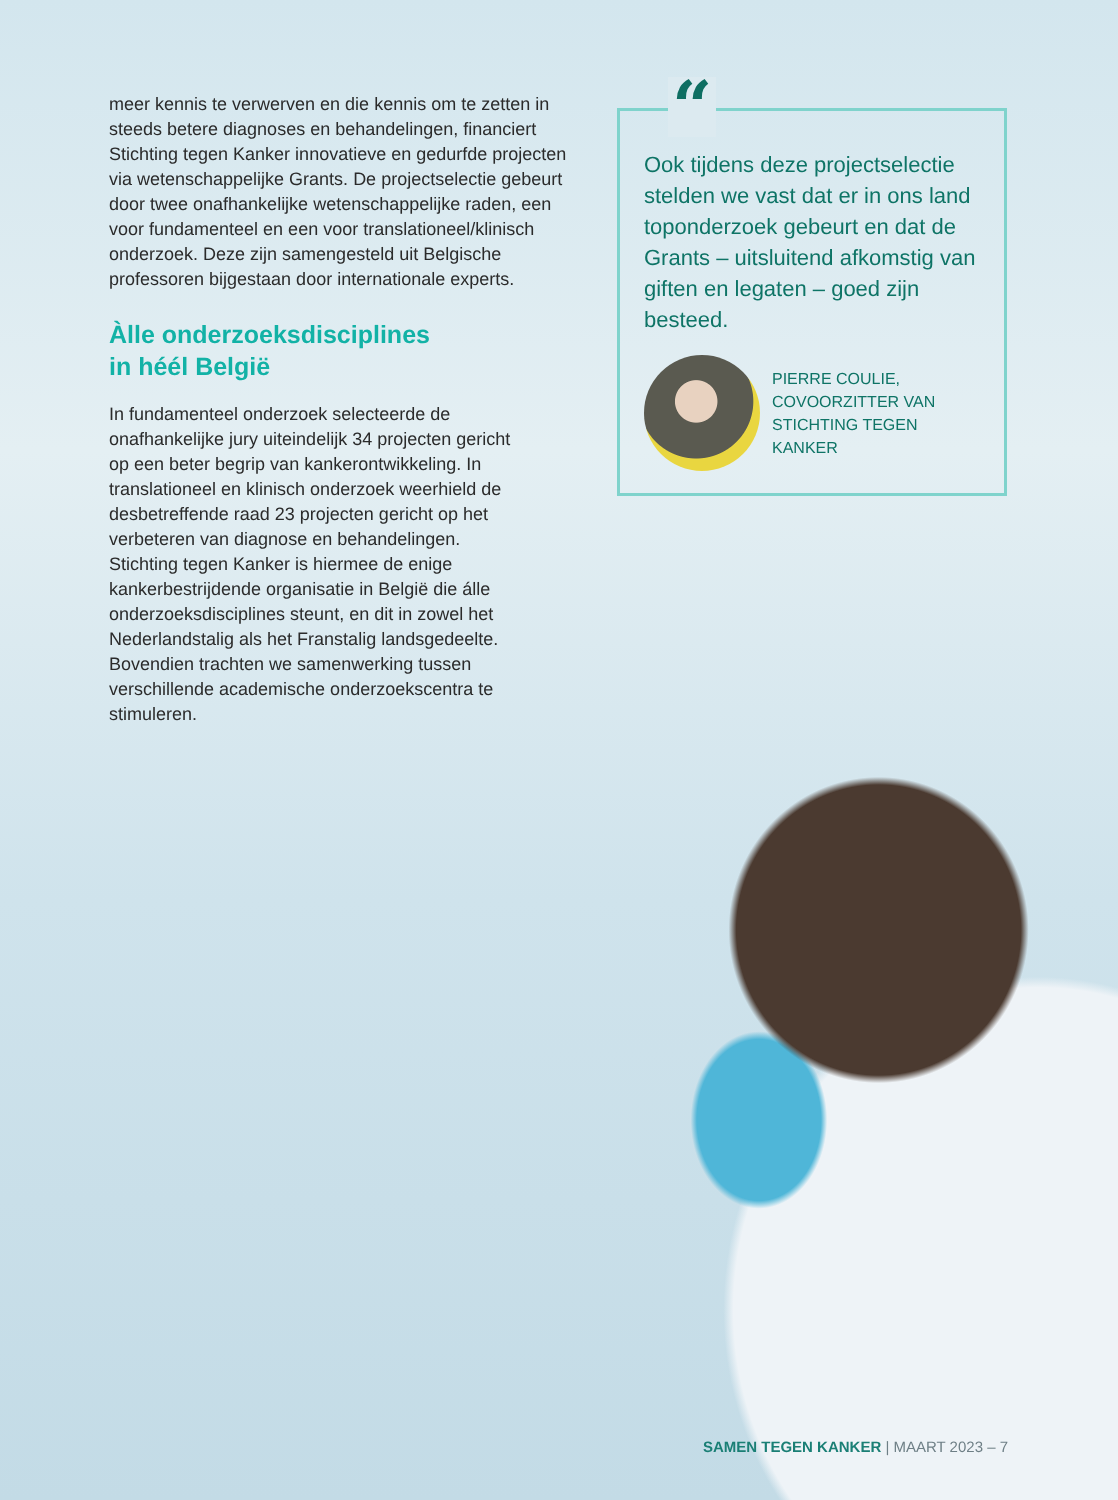meer kennis te verwerven en die kennis om te zetten in steeds betere diagnoses en behandelingen, financiert Stichting tegen Kanker innovatieve en gedurfde projecten via wetenschappelijke Grants. De projectselectie gebeurt door twee onafhankelijke wetenschappelijke raden, een voor fundamenteel en een voor translationeel/klinisch onderzoek. Deze zijn samengesteld uit Belgische professoren bijgestaan door internationale experts.
Àlle onderzoeksdisciplines
in héél België
In fundamenteel onderzoek selecteerde de onafhankelijke jury uiteindelijk 34 projecten gericht op een beter begrip van kankerontwikkeling. In translationeel en klinisch onderzoek weerhield de desbetreffende raad 23 projecten gericht op het verbeteren van diagnose en behandelingen. Stichting tegen Kanker is hiermee de enige kankerbestrijdende organisatie in België die álle onderzoeksdisciplines steunt, en dit in zowel het Nederlandstalig als het Franstalig landsgedeelte. Bovendien trachten we samenwerking tussen verschillende academische onderzoekscentra te stimuleren.
“
Ook tijdens deze projectselectie stelden we vast dat er in ons land toponderzoek gebeurt en dat de Grants – uitsluitend afkomstig van giften en legaten – goed zijn besteed.
PIERRE COULIE,
COVOORZITTER VAN
STICHTING TEGEN KANKER
SAMEN TEGEN KANKER | MAART 2023 – 7